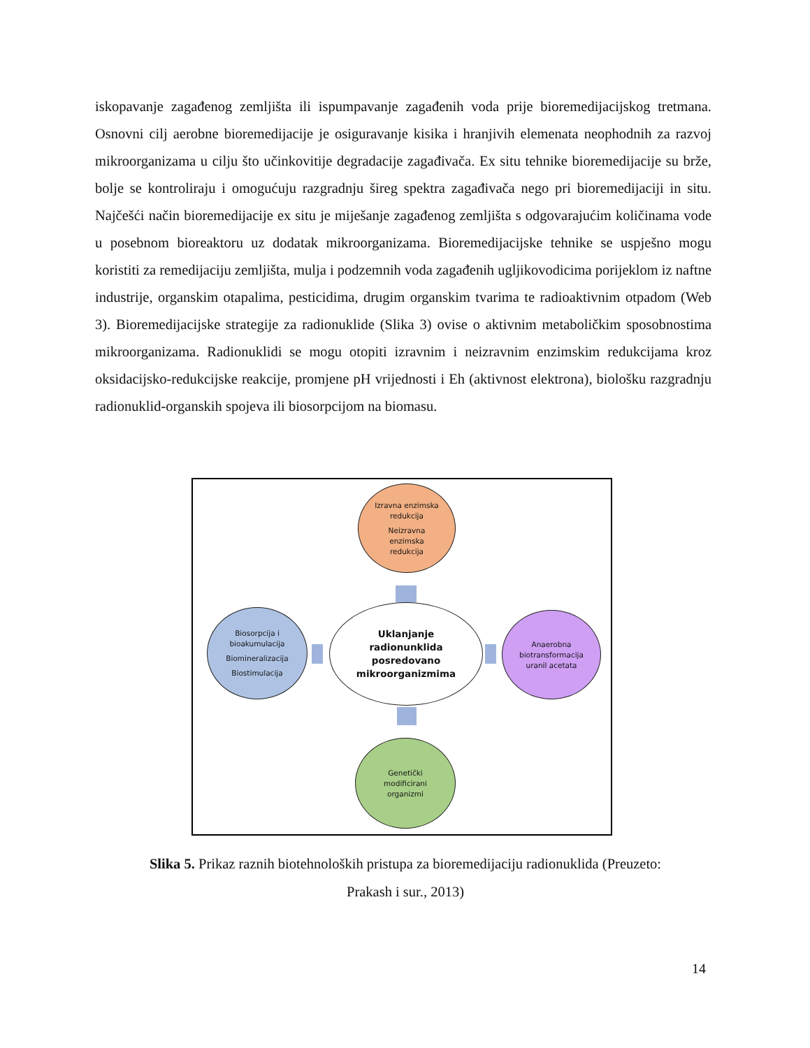iskopavanje zagađenog zemljišta ili ispumpavanje zagađenih voda prije bioremedijacijskog tretmana. Osnovni cilj aerobne bioremedijacije je osiguravanje kisika i hranjivih elemenata neophodnih za razvoj mikroorganizama u cilju što učinkovitije degradacije zagađivača. Ex situ tehnike bioremedijacije su brže, bolje se kontroliraju i omogućuju razgradnju šireg spektra zagađivača nego pri bioremedijaciji in situ. Najčešći način bioremedijacije ex situ je miješanje zagađenog zemljišta s odgovarajućim količinama vode u posebnom bioreaktoru uz dodatak mikroorganizama. Bioremedijacijske tehnike se uspješno mogu koristiti za remedijaciju zemljišta, mulja i podzemnih voda zagađenih ugljikovodicima porijeklom iz naftne industrije, organskim otapalima, pesticidima, drugim organskim tvarima te radioaktivnim otpadom (Web 3). Bioremedijacijske strategije za radionuklide (Slika 3) ovise o aktivnim metaboličkim sposobnostima mikroorganizama. Radionuklidi se mogu otopiti izravnim i neizravnim enzimskim redukcijama kroz oksidacijsko-redukcijske reakcije, promjene pH vrijednosti i Eh (aktivnost elektrona), biološku razgradnju radionuklid-organskih spojeva ili biosorpcijom na biomasu.
Izravna enzimska
redukcija
Neizravna
enzimska
redukcija
Uklanjanje
radionunklida
posredovano
mikroorganizmima
Biosorpcija i
bioakumulacija
Biomineralizacija
Biostimulacija
Anaerobna
biotransformacija
uranil acetata
Genetički
modificirani
organizmi
Slika 5. Prikaz raznih biotehnoloških pristupa za bioremedijaciju radionuklida (Preuzeto: Prakash i sur., 2013)
14